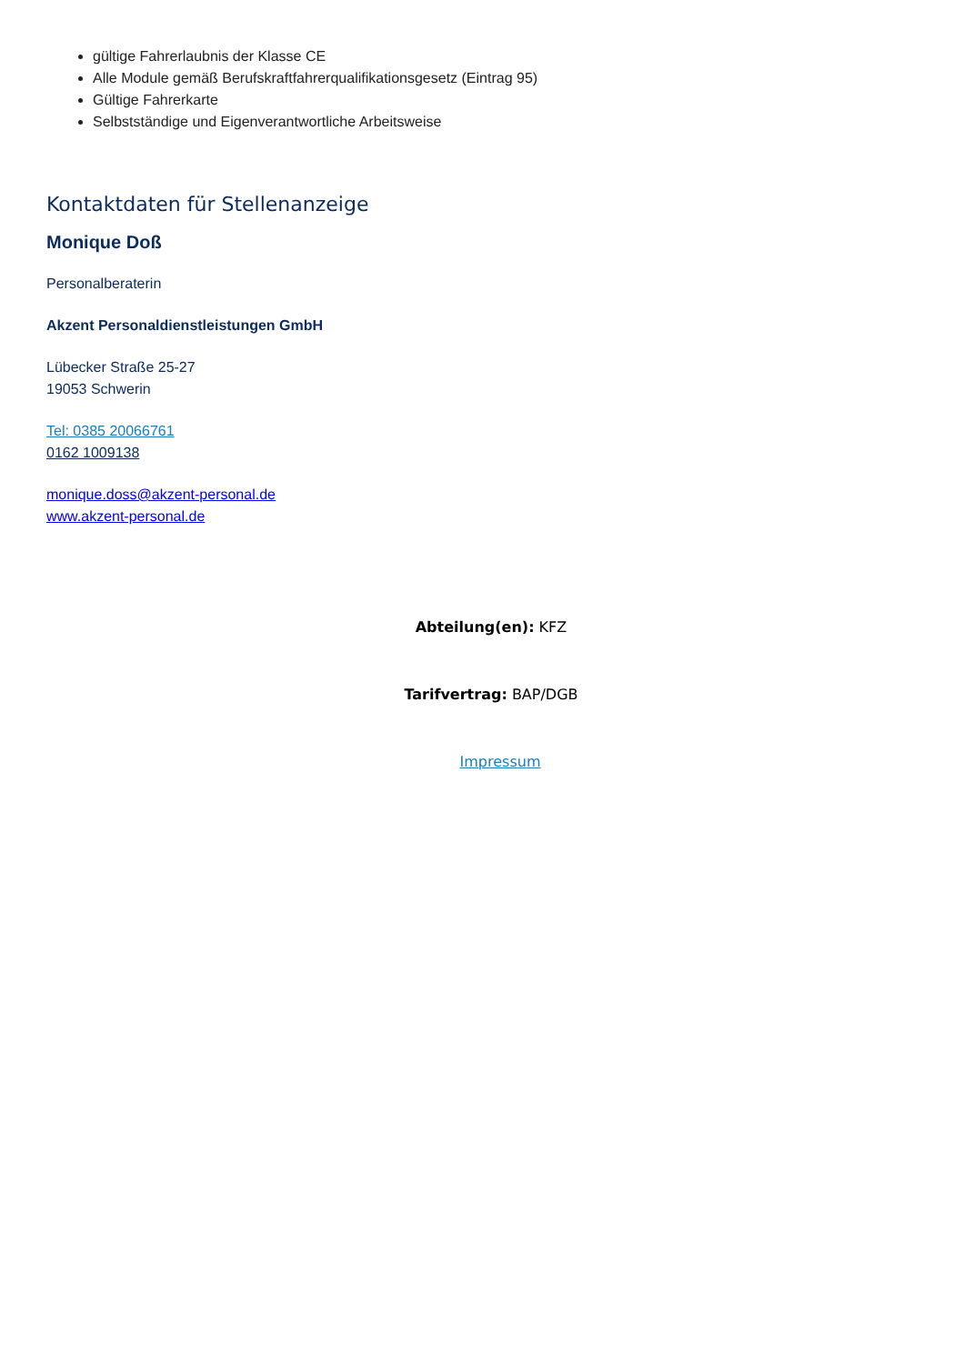gültige Fahrerlaubnis der Klasse CE
Alle Module gemäß Berufskraftfahrerqualifikationsgesetz (Eintrag 95)
Gültige Fahrerkarte
Selbstständige und Eigenverantwortliche Arbeitsweise
Kontaktdaten für Stellenanzeige
Monique Doß
Personalberaterin
Akzent Personaldienstleistungen GmbH
Lübecker Straße 25-27
19053 Schwerin
Tel: 0385 20066761
0162 1009138
monique.doss@akzent-personal.de
www.akzent-personal.de
Abteilung(en): KFZ
Tarifvertrag: BAP/DGB
Impressum